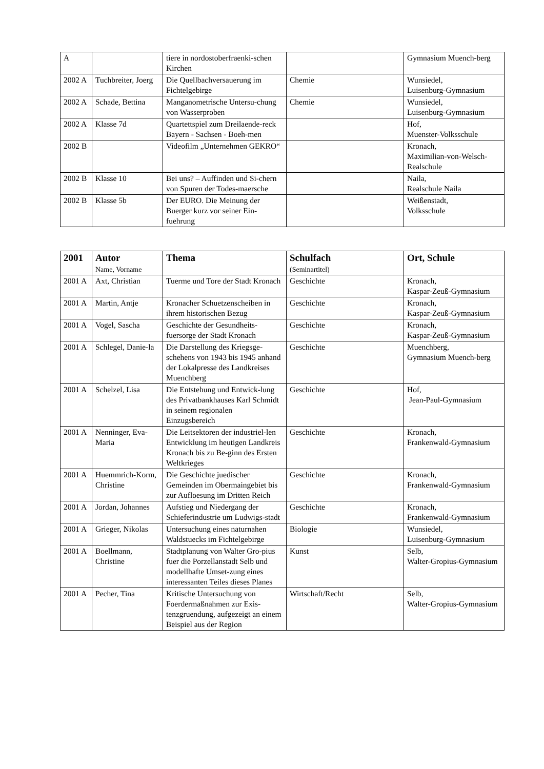| A | | tiere in nordostoberfraenki-schen Kirchen | | Gymnasium Muench-berg |
| 2002 A | Tuchbreiter, Joerg | Die Quellbachversauerung im Fichtelgebirge | Chemie | Wunsiedel, Luisenburg-Gymnasium |
| 2002 A | Schade, Bettina | Manganometrische Untersu-chung von Wasserproben | Chemie | Wunsiedel, Luisenburg-Gymnasium |
| 2002 A | Klasse 7d | Quartettspiel zum Dreilaende-reck Bayern - Sachsen - Boeh-men | | Hof, Muenster-Volksschule |
| 2002 B | | Videofilm „Unternehmen GEKRO“ | | Kronach, Maximilian-von-Welsch-Realschule |
| 2002 B | Klasse 10 | Bei uns? – Auffinden und Si-chern von Spuren der Todes-maersche | | Naila, Realschule Naila |
| 2002 B | Klasse 5b | Der EURO. Die Meinung der Buerger kurz vor seiner Ein-fuehrung | | Weißenstadt, Volksschule |
| 2001 | Autor Name, Vorname | Thema | Schulfach (Seminartitel) | Ort, Schule |
| --- | --- | --- | --- | --- |
| 2001 A | Axt, Christian | Tuerme und Tore der Stadt Kronach | Geschichte | Kronach, Kaspar-Zeuß-Gymnasium |
| 2001 A | Martin, Antje | Kronacher Schuetzenscheiben in ihrem historischen Bezug | Geschichte | Kronach, Kaspar-Zeuß-Gymnasium |
| 2001 A | Vogel, Sascha | Geschichte der Gesundheits-fuersorge der Stadt Kronach | Geschichte | Kronach, Kaspar-Zeuß-Gymnasium |
| 2001 A | Schlegel, Danie-la | Die Darstellung des Kriegsge-schehens von 1943 bis 1945 anhand der Lokalpresse des Landkreises Muenchberg | Geschichte | Muenchberg, Gymnasium Muench-berg |
| 2001 A | Schelzel, Lisa | Die Entstehung und Entwick-lung des Privatbankhauses Karl Schmidt in seinem regionalen Einzugsbereich | Geschichte | Hof, Jean-Paul-Gymnasium |
| 2001 A | Nenninger, Eva-Maria | Die Leitsektoren der industriel-len Entwicklung im heutigen Landkreis Kronach bis zu Be-ginn des Ersten Weltkrieges | Geschichte | Kronach, Frankenwald-Gymnasium |
| 2001 A | Huemmrich-Korm, Christine | Die Geschichte juedischer Gemeinden im Obermaingebiet bis zur Aufloesung im Dritten Reich | Geschichte | Kronach, Frankenwald-Gymnasium |
| 2001 A | Jordan, Johannes | Aufstieg und Niedergang der Schieferindustrie um Ludwigs-stadt | Geschichte | Kronach, Frankenwald-Gymnasium |
| 2001 A | Grieger, Nikolas | Untersuchung eines naturnahen Waldstuecks im Fichtelgebirge | Biologie | Wunsiedel, Luisenburg-Gymnasium |
| 2001 A | Boellmann, Christine | Stadtplanung von Walter Gro-pius fuer die Porzellanstadt Selb und modellhafte Umset-zung eines interessanten Teiles dieses Planes | Kunst | Selb, Walter-Gropius-Gymnasium |
| 2001 A | Pecher, Tina | Kritische Untersuchung von Foerdermaßnahmen zur Exis-tenzgruendung, aufgezeigt an einem Beispiel aus der Region | Wirtschaft/Recht | Selb, Walter-Gropius-Gymnasium |